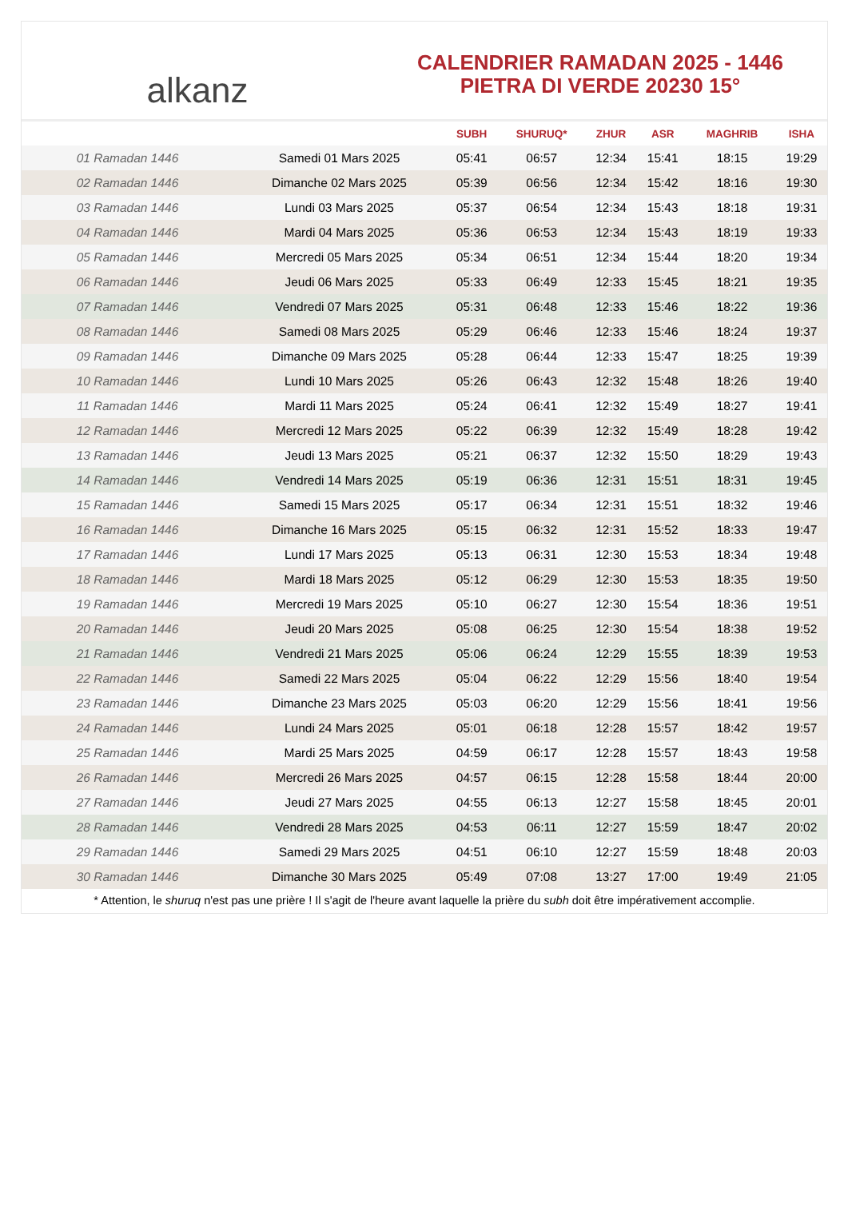alkanz
CALENDRIER RAMADAN 2025 - 1446
PIETRA DI VERDE 20230 15°
| | | SUBH | SHURUQ* | ZHUR | ASR | MAGHRIB | ISHA |
| --- | --- | --- | --- | --- | --- | --- | --- |
| 01 Ramadan 1446 | Samedi 01 Mars 2025 | 05:41 | 06:57 | 12:34 | 15:41 | 18:15 | 19:29 |
| 02 Ramadan 1446 | Dimanche 02 Mars 2025 | 05:39 | 06:56 | 12:34 | 15:42 | 18:16 | 19:30 |
| 03 Ramadan 1446 | Lundi 03 Mars 2025 | 05:37 | 06:54 | 12:34 | 15:43 | 18:18 | 19:31 |
| 04 Ramadan 1446 | Mardi 04 Mars 2025 | 05:36 | 06:53 | 12:34 | 15:43 | 18:19 | 19:33 |
| 05 Ramadan 1446 | Mercredi 05 Mars 2025 | 05:34 | 06:51 | 12:34 | 15:44 | 18:20 | 19:34 |
| 06 Ramadan 1446 | Jeudi 06 Mars 2025 | 05:33 | 06:49 | 12:33 | 15:45 | 18:21 | 19:35 |
| 07 Ramadan 1446 | Vendredi 07 Mars 2025 | 05:31 | 06:48 | 12:33 | 15:46 | 18:22 | 19:36 |
| 08 Ramadan 1446 | Samedi 08 Mars 2025 | 05:29 | 06:46 | 12:33 | 15:46 | 18:24 | 19:37 |
| 09 Ramadan 1446 | Dimanche 09 Mars 2025 | 05:28 | 06:44 | 12:33 | 15:47 | 18:25 | 19:39 |
| 10 Ramadan 1446 | Lundi 10 Mars 2025 | 05:26 | 06:43 | 12:32 | 15:48 | 18:26 | 19:40 |
| 11 Ramadan 1446 | Mardi 11 Mars 2025 | 05:24 | 06:41 | 12:32 | 15:49 | 18:27 | 19:41 |
| 12 Ramadan 1446 | Mercredi 12 Mars 2025 | 05:22 | 06:39 | 12:32 | 15:49 | 18:28 | 19:42 |
| 13 Ramadan 1446 | Jeudi 13 Mars 2025 | 05:21 | 06:37 | 12:32 | 15:50 | 18:29 | 19:43 |
| 14 Ramadan 1446 | Vendredi 14 Mars 2025 | 05:19 | 06:36 | 12:31 | 15:51 | 18:31 | 19:45 |
| 15 Ramadan 1446 | Samedi 15 Mars 2025 | 05:17 | 06:34 | 12:31 | 15:51 | 18:32 | 19:46 |
| 16 Ramadan 1446 | Dimanche 16 Mars 2025 | 05:15 | 06:32 | 12:31 | 15:52 | 18:33 | 19:47 |
| 17 Ramadan 1446 | Lundi 17 Mars 2025 | 05:13 | 06:31 | 12:30 | 15:53 | 18:34 | 19:48 |
| 18 Ramadan 1446 | Mardi 18 Mars 2025 | 05:12 | 06:29 | 12:30 | 15:53 | 18:35 | 19:50 |
| 19 Ramadan 1446 | Mercredi 19 Mars 2025 | 05:10 | 06:27 | 12:30 | 15:54 | 18:36 | 19:51 |
| 20 Ramadan 1446 | Jeudi 20 Mars 2025 | 05:08 | 06:25 | 12:30 | 15:54 | 18:38 | 19:52 |
| 21 Ramadan 1446 | Vendredi 21 Mars 2025 | 05:06 | 06:24 | 12:29 | 15:55 | 18:39 | 19:53 |
| 22 Ramadan 1446 | Samedi 22 Mars 2025 | 05:04 | 06:22 | 12:29 | 15:56 | 18:40 | 19:54 |
| 23 Ramadan 1446 | Dimanche 23 Mars 2025 | 05:03 | 06:20 | 12:29 | 15:56 | 18:41 | 19:56 |
| 24 Ramadan 1446 | Lundi 24 Mars 2025 | 05:01 | 06:18 | 12:28 | 15:57 | 18:42 | 19:57 |
| 25 Ramadan 1446 | Mardi 25 Mars 2025 | 04:59 | 06:17 | 12:28 | 15:57 | 18:43 | 19:58 |
| 26 Ramadan 1446 | Mercredi 26 Mars 2025 | 04:57 | 06:15 | 12:28 | 15:58 | 18:44 | 20:00 |
| 27 Ramadan 1446 | Jeudi 27 Mars 2025 | 04:55 | 06:13 | 12:27 | 15:58 | 18:45 | 20:01 |
| 28 Ramadan 1446 | Vendredi 28 Mars 2025 | 04:53 | 06:11 | 12:27 | 15:59 | 18:47 | 20:02 |
| 29 Ramadan 1446 | Samedi 29 Mars 2025 | 04:51 | 06:10 | 12:27 | 15:59 | 18:48 | 20:03 |
| 30 Ramadan 1446 | Dimanche 30 Mars 2025 | 05:49 | 07:08 | 13:27 | 17:00 | 19:49 | 21:05 |
* Attention, le shuruq n'est pas une prière ! Il s'agit de l'heure avant laquelle la prière du subh doit être impérativement accomplie.